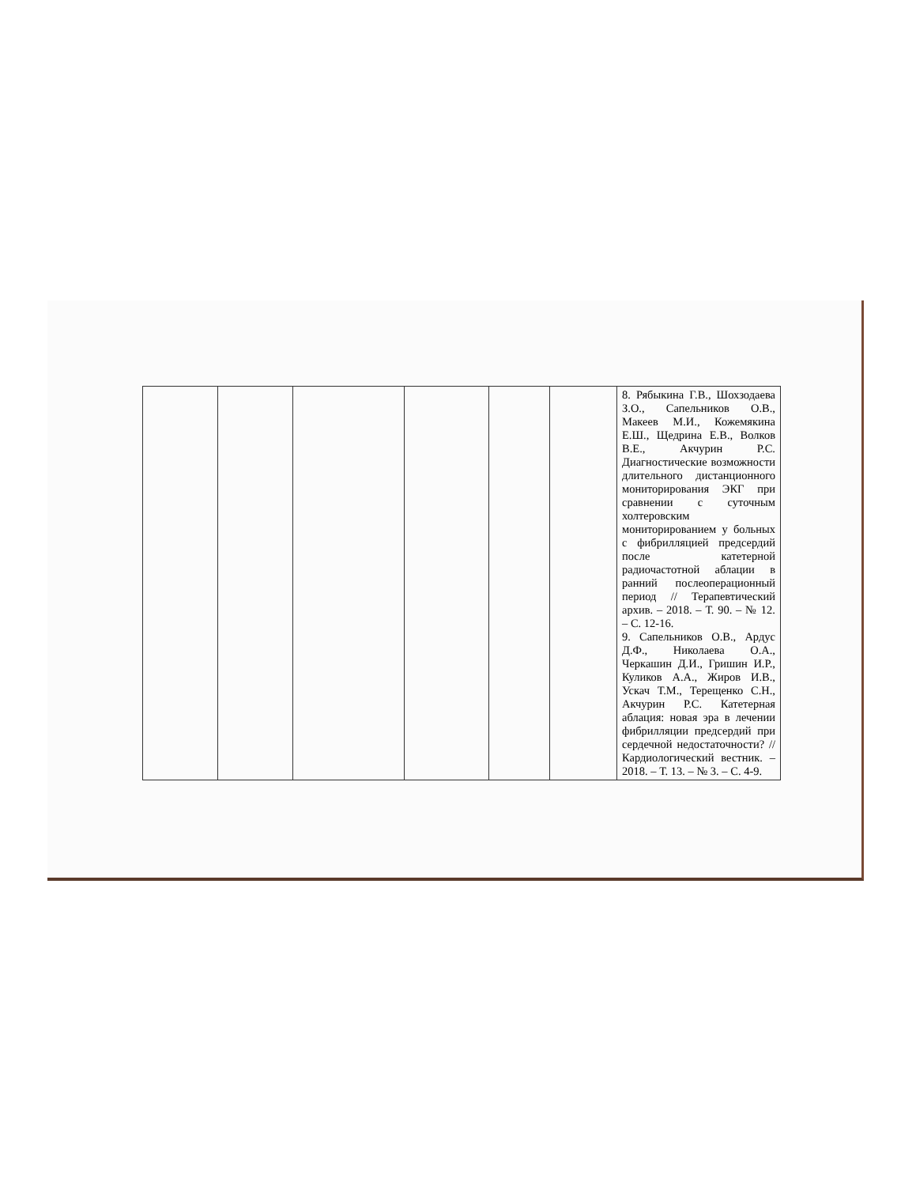| | | | | | | 8. Рябыкина Г.В., Шохзодаева З.О., Сапельников О.В., Макеев М.И., Кожемякина Е.Ш., Щедрина Е.В., Волков В.Е., Акчурин Р.С. Диагностические возможности длительного дистанционного мониторирования ЭКГ при сравнении с суточным холтеровским мониторированием у больных с фибрилляцией предсердий после катетерной радиочастотной аблации в ранний послеоперационный период // Терапевтический архив. – 2018. – Т. 90. – № 12. – С. 12-16. 9. Сапельников О.В., Ардус Д.Ф., Николаева О.А., Черкашин Д.И., Гришин И.Р., Куликов А.А., Жиров И.В., Ускач Т.М., Терещенко С.Н., Акчурин Р.С. Катетерная аблация: новая эра в лечении фибрилляции предсердий при сердечной недостаточности? // Кардиологический вестник. – 2018. – Т. 13. – № 3. – С. 4-9. |